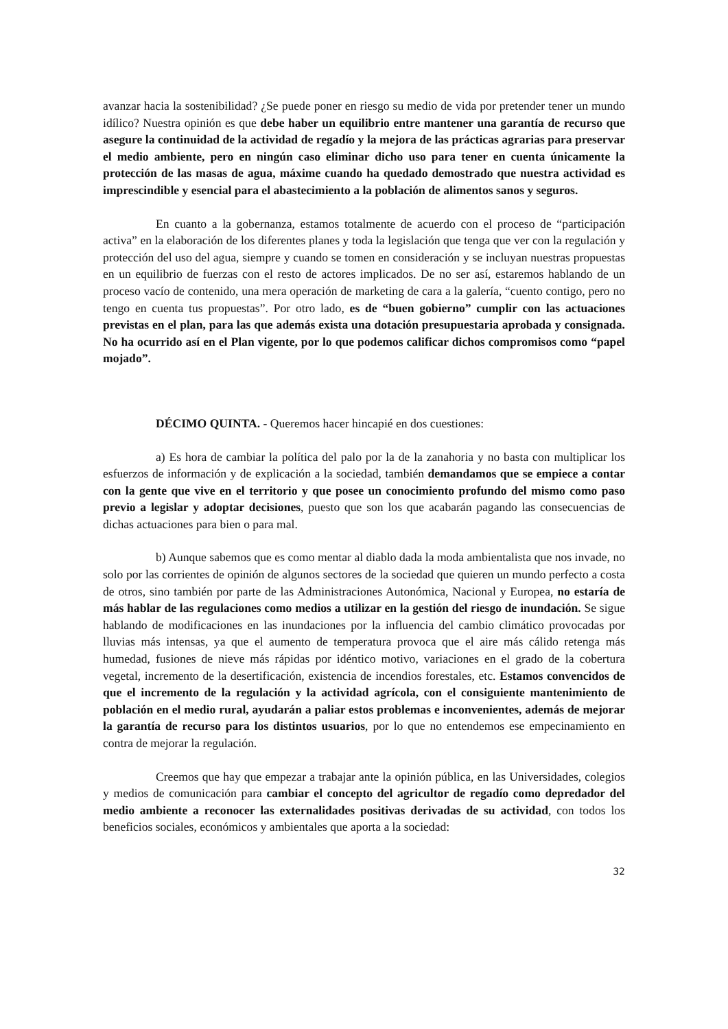avanzar hacia la sostenibilidad? ¿Se puede poner en riesgo su medio de vida por pretender tener un mundo idílico? Nuestra opinión es que debe haber un equilibrio entre mantener una garantía de recurso que asegure la continuidad de la actividad de regadío y la mejora de las prácticas agrarias para preservar el medio ambiente, pero en ningún caso eliminar dicho uso para tener en cuenta únicamente la protección de las masas de agua, máxime cuando ha quedado demostrado que nuestra actividad es imprescindible y esencial para el abastecimiento a la población de alimentos sanos y seguros.
En cuanto a la gobernanza, estamos totalmente de acuerdo con el proceso de “participación activa” en la elaboración de los diferentes planes y toda la legislación que tenga que ver con la regulación y protección del uso del agua, siempre y cuando se tomen en consideración y se incluyan nuestras propuestas en un equilibrio de fuerzas con el resto de actores implicados. De no ser así, estaremos hablando de un proceso vacío de contenido, una mera operación de marketing de cara a la galería, “cuento contigo, pero no tengo en cuenta tus propuestas”. Por otro lado, es de “buen gobierno” cumplir con las actuaciones previstas en el plan, para las que además exista una dotación presupuestaria aprobada y consignada. No ha ocurrido así en el Plan vigente, por lo que podemos calificar dichos compromisos como “papel mojado”.
DÉCIMO QUINTA. - Queremos hacer hincapié en dos cuestiones:
a) Es hora de cambiar la política del palo por la de la zanahoria y no basta con multiplicar los esfuerzos de información y de explicación a la sociedad, también demandamos que se empiece a contar con la gente que vive en el territorio y que posee un conocimiento profundo del mismo como paso previo a legislar y adoptar decisiones, puesto que son los que acabarán pagando las consecuencias de dichas actuaciones para bien o para mal.
b) Aunque sabemos que es como mentar al diablo dada la moda ambientalista que nos invade, no solo por las corrientes de opinión de algunos sectores de la sociedad que quieren un mundo perfecto a costa de otros, sino también por parte de las Administraciones Autonómica, Nacional y Europea, no estaría de más hablar de las regulaciones como medios a utilizar en la gestión del riesgo de inundación. Se sigue hablando de modificaciones en las inundaciones por la influencia del cambio climático provocadas por lluvias más intensas, ya que el aumento de temperatura provoca que el aire más cálido retenga más humedad, fusiones de nieve más rápidas por idéntico motivo, variaciones en el grado de la cobertura vegetal, incremento de la desertificación, existencia de incendios forestales, etc. Estamos convencidos de que el incremento de la regulación y la actividad agrícola, con el consiguiente mantenimiento de población en el medio rural, ayudarán a paliar estos problemas e inconvenientes, además de mejorar la garantía de recurso para los distintos usuarios, por lo que no entendemos ese empecinamiento en contra de mejorar la regulación.
Creemos que hay que empezar a trabajar ante la opinión pública, en las Universidades, colegios y medios de comunicación para cambiar el concepto del agricultor de regadío como depredador del medio ambiente a reconocer las externalidades positivas derivadas de su actividad, con todos los beneficios sociales, económicos y ambientales que aporta a la sociedad:
32